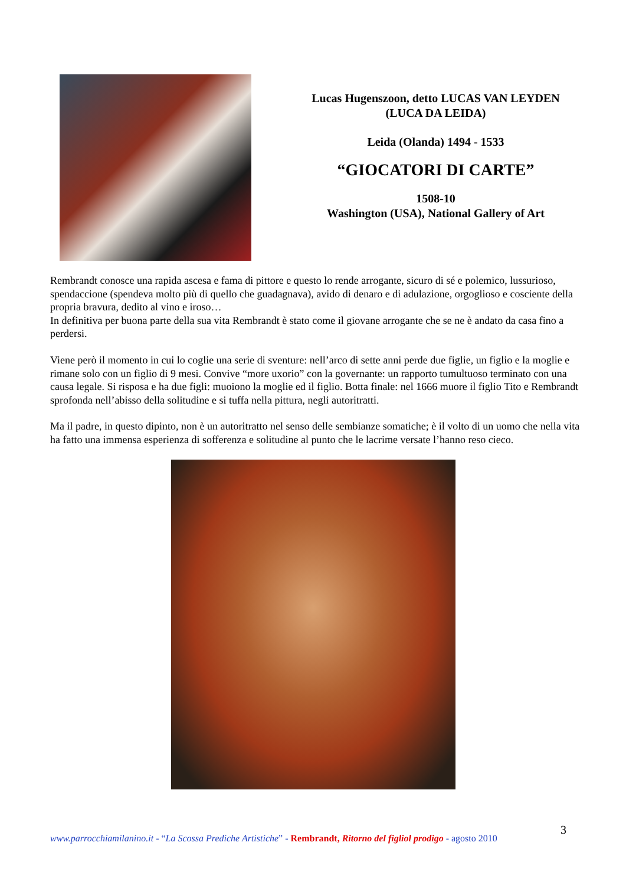Lucas Hugenszoon, detto LUCAS VAN LEYDEN
(LUCA DA LEIDA)
Leida (Olanda) 1494 - 1533
“GIOCATORI DI CARTE”
1508-10
Washington (USA), National Gallery of Art
Rembrandt conosce una rapida ascesa e fama di pittore e questo lo rende arrogante, sicuro di sé e polemico, lussurioso, spendaccione (spendeva molto più di quello che guadagnava), avido di denaro e di adulazione, orgoglioso e cosciente della propria bravura, dedito al vino e iroso…
In definitiva per buona parte della sua vita Rembrandt è stato come il giovane arrogante che se ne è andato da casa fino a perdersi.
Viene però il momento in cui lo coglie una serie di sventure: nell’arco di sette anni perde due figlie, un figlio e la moglie e rimane solo con un figlio di 9 mesi. Convive “more uxorio” con la governante: un rapporto tumultuoso terminato con una causa legale. Si risposa e ha due figli: muoiono la moglie ed il figlio. Botta finale: nel 1666 muore il figlio Tito e Rembrandt sprofonda nell’abisso della solitudine e si tuffa nella pittura, negli autoritratti.
Ma il padre, in questo dipinto, non è un autoritratto nel senso delle sembianze somatiche; è il volto di un uomo che nella vita ha fatto una immensa esperienza di sofferenza e solitudine al punto che le lacrime versate l’hanno reso cieco.
3
www.parrocchiamilanino.it - “La Scossa Prediche Artistiche” - Rembrandt, Ritorno del figliol prodigo - agosto 2010